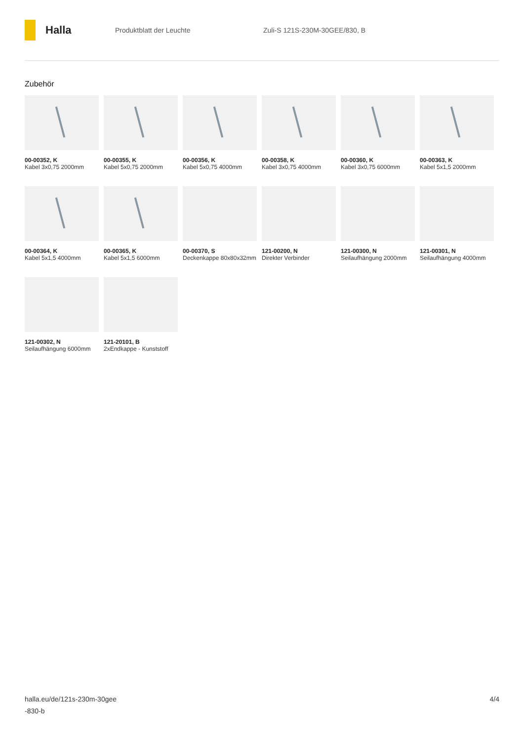Halla
Produktblatt der Leuchte Zuli-S 121S-230M-30GEE/830, B
Zubehör
00-00352, K
Kabel 3x0,75 2000mm
00-00355, K
Kabel 5x0,75 2000mm
00-00356, K
Kabel 5x0,75 4000mm
00-00358, K
Kabel 3x0,75 4000mm
00-00360, K
Kabel 3x0,75 6000mm
00-00363, K
Kabel 5x1,5 2000mm
00-00364, K
Kabel 5x1,5 4000mm
00-00365, K
Kabel 5x1,5 6000mm
00-00370, S
Deckenkappe 80x80x32mm
121-00200, N
Direkter Verbinder
121-00300, N
Seilaufhängung 2000mm
121-00301, N
Seilaufhängung 4000mm
121-00302, N
Seilaufhängung 6000mm
121-20101, B
2xEndkappe - Kunststoff
halla.eu/de/121s-230m-30gee
-830-b
4/4